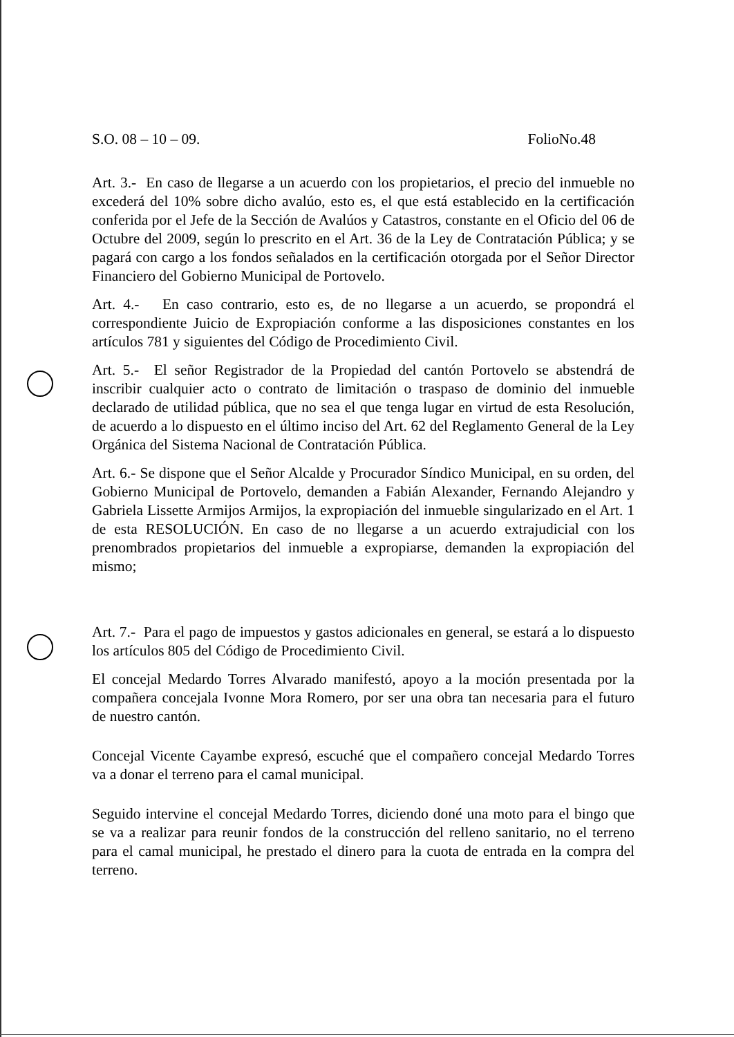S.O. 08 – 10 – 09. FolioNo.48
Art. 3.- En caso de llegarse a un acuerdo con los propietarios, el precio del inmueble no excederá del 10% sobre dicho avalúo, esto es, el que está establecido en la certificación conferida por el Jefe de la Sección de Avalúos y Catastros, constante en el Oficio del 06 de Octubre del 2009, según lo prescrito en el Art. 36 de la Ley de Contratación Pública; y se pagará con cargo a los fondos señalados en la certificación otorgada por el Señor Director Financiero del Gobierno Municipal de Portovelo.
Art. 4.- En caso contrario, esto es, de no llegarse a un acuerdo, se propondrá el correspondiente Juicio de Expropiación conforme a las disposiciones constantes en los artículos 781 y siguientes del Código de Procedimiento Civil.
Art. 5.- El señor Registrador de la Propiedad del cantón Portovelo se abstendrá de inscribir cualquier acto o contrato de limitación o traspaso de dominio del inmueble declarado de utilidad pública, que no sea el que tenga lugar en virtud de esta Resolución, de acuerdo a lo dispuesto en el último inciso del Art. 62 del Reglamento General de la Ley Orgánica del Sistema Nacional de Contratación Pública.
Art. 6.- Se dispone que el Señor Alcalde y Procurador Síndico Municipal, en su orden, del Gobierno Municipal de Portovelo, demanden a Fabián Alexander, Fernando Alejandro y Gabriela Lissette Armijos Armijos, la expropiación del inmueble singularizado en el Art. 1 de esta RESOLUCIÓN. En caso de no llegarse a un acuerdo extrajudicial con los prenombrados propietarios del inmueble a expropiarse, demanden la expropiación del mismo;
Art. 7.- Para el pago de impuestos y gastos adicionales en general, se estará a lo dispuesto los artículos 805 del Código de Procedimiento Civil.
El concejal Medardo Torres Alvarado manifestó, apoyo a la moción presentada por la compañera concejala Ivonne Mora Romero, por ser una obra tan necesaria para el futuro de nuestro cantón.
Concejal Vicente Cayambe expresó, escuché que el compañero concejal Medardo Torres va a donar el terreno para el camal municipal.
Seguido intervine el concejal Medardo Torres, diciendo doné una moto para el bingo que se va a realizar para reunir fondos de la construcción del relleno sanitario, no el terreno para el camal municipal, he prestado el dinero para la cuota de entrada en la compra del terreno.